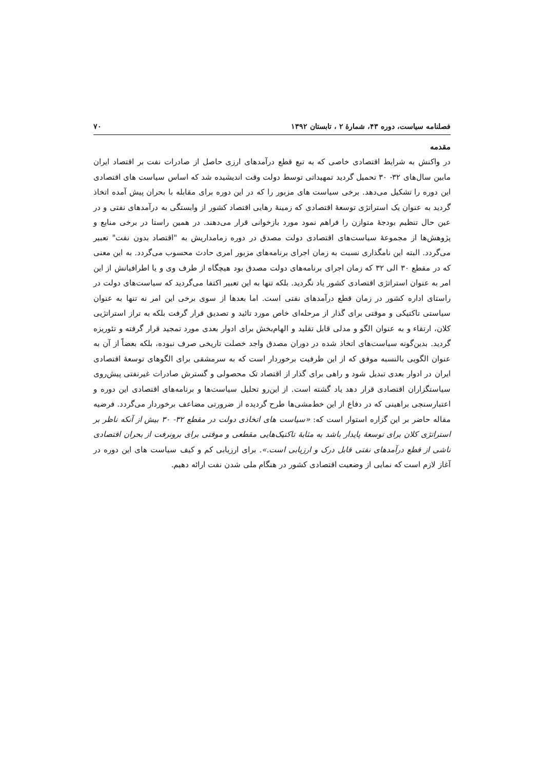فصلنامه سیاست، دوره ۴۳، شمارهٔ ۲ ، تابستان ۱۳۹۲ ۷۰
مقدمه
در واکنش به شرایط اقتصادی خاصی که به تبع قطع درآمدهای ارزی حاصل از صادرات نفت بر اقتصاد ایران مابین سال‌های ۳۲- ۳۰ تحمیل گردید تمهیداتی توسط دولت وقت اندیشیده شد که اساس سیاست های اقتصادی این دوره را تشکیل می‌دهد. برخی سیاست های مزبور را که در این دوره برای مقابله با بحران پیش آمده اتخاذ گردید به عنوان یک استراتژی توسعهٔ اقتصادی که زمینهٔ رهایی اقتصاد کشور از وابستگی به درآمدهای نفتی و در عین حال تنظیم بودجهٔ متوازن را فراهم نمود مورد بازخوانی قرار می‌دهند. در همین راستا در برخی منابع و پژوهش‌ها از مجموعهٔ سیاست‌های اقتصادی دولت مصدق در دوره زمامداریش به "اقتصاد بدون نفت" تعبیر می‌گردد. البته این نامگذاری نسبت به زمان اجرای برنامه‌های مزبور امری حادث محسوب می‌گردد. به این معنی که در مقطع ۳۰ الی ۳۲ که زمان اجرای برنامه‌های دولت مصدق بود هیچگاه از طرف وی و یا اطرافیانش از این امر به عنوان استراتژی اقتصادی کشور یاد نگردید. بلکه تنها به این تعبیر اکتفا می‌گردید که سیاست‌های دولت در راستای اداره کشور در زمان قطع درآمدهای نفتی است. اما بعدها از سوی برخی این امر نه تنها به عنوان سیاستی تاکتیکی و موقتی برای گذار از مرحله‌ای خاص مورد تائید و تصدیق قرار گرفت بلکه به تراز استراتژیی کلان، ارتقاء و به عنوان الگو و مدلی قابل تقلید و الهام‌بخش برای ادوار بعدی مورد تمجید قرار گرفته و تئوریزه گردید. بدین‌گونه سیاست‌های اتخاذ شده در دوران مصدق واجد خصلت تاریخی صرف نبوده، بلکه بعضاً از آن به عنوان الگویی بالنسبه موفق که از این ظرفیت برخوردار است که به سرمشقی برای الگوهای توسعهٔ اقتصادی ایران در ادوار بعدی تبدیل شود و راهی برای گذار از اقتصاد تک محصولی و گسترش صادرات غیرنفتی پیش‌روی سیاستگزاران اقتصادی قرار دهد یاد گشته است. از این‌رو تحلیل سیاست‌ها و برنامه‌های اقتصادی این دوره و اعتبارسنجی براهینی که در دفاع از این خط‌مشی‌ها طرح گردیده از ضرورتی مضاعف برخوردار می‌گردد. فرضیه مقاله حاضر بر این گزاره استوار است که: «سیاست های اتخاذی دولت در مقطع ۳۲- ۳۰ بیش از آنکه ناظر بر استراتژی کلان برای توسعهٔ پایدار باشد به مثابهٔ تاکتیک‌هایی مقطعی و موقتی برای برونرفت از بحران اقتصادی ناشی از قطع درآمدهای نفتی قابل درک و ارزیابی است.». برای ارزیابی کم و کیف سیاست های این دوره در آغاز لازم است که نمایی از وضعیت اقتصادی کشور در هنگام ملی شدن نفت ارائه دهیم.